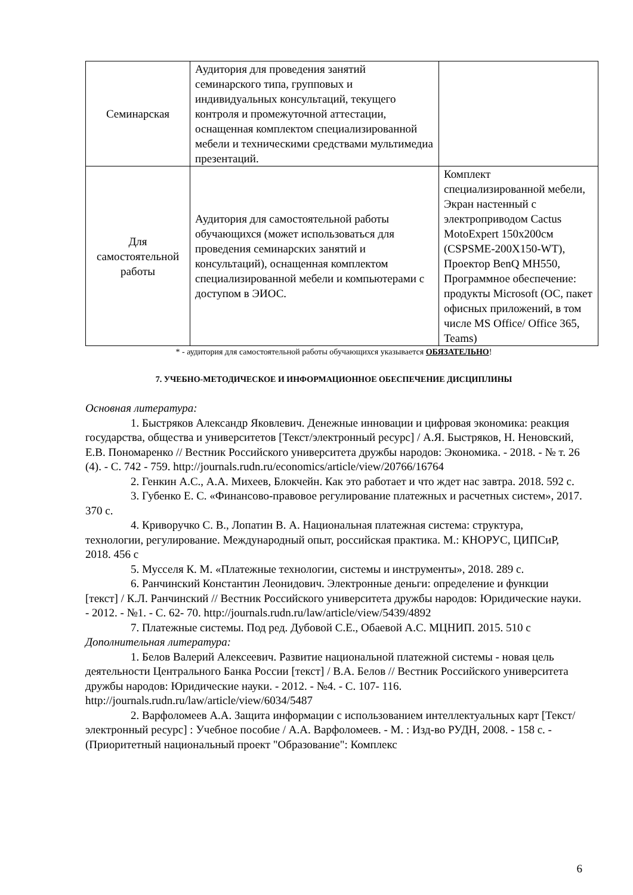| Семинарская | Аудитория для проведения занятий семинарского типа, групповых и индивидуальных консультаций, текущего контроля и промежуточной аттестации, оснащенная комплектом специализированной мебели и техническими средствами мультимедиа презентаций. | |
| Для самостоятельной работы | Аудитория для самостоятельной работы обучающихся (может использоваться для проведения семинарских занятий и консультаций), оснащенная комплектом специализированной мебели и компьютерами с доступом в ЭИОС. | Комплект специализированной мебели, Экран настенный с электроприводом Cactus MotoExpert 150x200см (CSPSME-200X150-WT), Проектор BenQ MH550, Программное обеспечение: продукты Microsoft (ОС, пакет офисных приложений, в том числе MS Office/ Office 365, Teams) |
* - аудитория для самостоятельной работы обучающихся указывается ОБЯЗАТЕЛЬНО!
7. УЧЕБНО-МЕТОДИЧЕСКОЕ И ИНФОРМАЦИОННОЕ ОБЕСПЕЧЕНИЕ ДИСЦИПЛИНЫ
Основная литература:
1. Быстряков Александр Яковлевич. Денежные инновации и цифровая экономика: реакция государства, общества и университетов [Текст/электронный ресурс] / А.Я. Быстряков, Н. Неновский, Е.В. Пономаренко // Вестник Российского университета дружбы народов: Экономика. - 2018. - № т. 26 (4). - С. 742 - 759. http://journals.rudn.ru/economics/article/view/20766/16764
2. Генкин А.С., А.А. Михеев, Блокчейн. Как это работает и что ждет нас завтра. 2018. 592 с.
3. Губенко Е. С. «Финансово-правовое регулирование платежных и расчетных систем», 2017. 370 с.
4. Криворучко С. В., Лопатин В. А. Национальная платежная система: структура, технологии, регулирование. Международный опыт, российская практика. М.: КНОРУС, ЦИПСиР, 2018. 456 с
5. Мусселя К. М. «Платежные технологии, системы и инструменты», 2018. 289 с.
6. Ранчинский Константин Леонидович. Электронные деньги: определение и функции [текст] / К.Л. Ранчинский // Вестник Российского университета дружбы народов: Юридические науки. - 2012. - №1. - С. 62- 70. http://journals.rudn.ru/law/article/view/5439/4892
7. Платежные системы. Под ред. Дубовой С.Е., Обаевой А.С. МЦНИП. 2015. 510 с
Дополнительная литература:
1. Белов Валерий Алексеевич. Развитие национальной платежной системы - новая цель деятельности Центрального Банка России [текст] / В.А. Белов // Вестник Российского университета дружбы народов: Юридические науки. - 2012. - №4. - С. 107- 116. http://journals.rudn.ru/law/article/view/6034/5487
2. Варфоломеев А.А. Защита информации с использованием интеллектуальных карт [Текст/электронный ресурс] : Учебное пособие / А.А. Варфоломеев. - М. : Изд-во РУДН, 2008. - 158 с. - (Приоритетный национальный проект "Образование": Комплекс
6